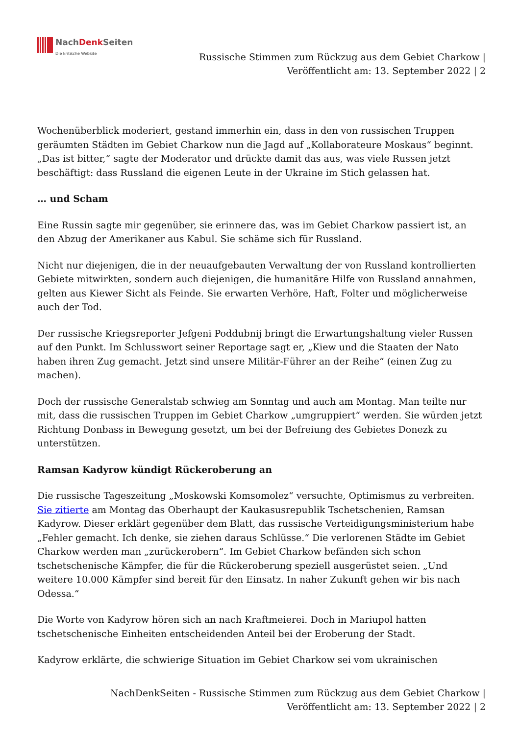NachDenk Seiten
Die kritische Website
Russische Stimmen zum Rückzug aus dem Gebiet Charkow |
Veröffentlicht am: 13. September 2022 | 2
Wochenüberblick moderiert, gestand immerhin ein, dass in den von russischen Truppen geräumten Städten im Gebiet Charkow nun die Jagd auf „Kollaborateure Moskaus“ beginnt. „Das ist bitter,“ sagte der Moderator und drückte damit das aus, was viele Russen jetzt beschäftigt: dass Russland die eigenen Leute in der Ukraine im Stich gelassen hat.
… und Scham
Eine Russin sagte mir gegenüber, sie erinnere das, was im Gebiet Charkow passiert ist, an den Abzug der Amerikaner aus Kabul. Sie schäme sich für Russland.
Nicht nur diejenigen, die in der neuaufgebauten Verwaltung der von Russland kontrollierten Gebiete mitwirkten, sondern auch diejenigen, die humanitäre Hilfe von Russland annahmen, gelten aus Kiewer Sicht als Feinde. Sie erwarten Verhöre, Haft, Folter und möglicherweise auch der Tod.
Der russische Kriegsreporter Jefgeni Poddubnij bringt die Erwartungshaltung vieler Russen auf den Punkt. Im Schlusswort seiner Reportage sagt er, „Kiew und die Staaten der Nato haben ihren Zug gemacht. Jetzt sind unsere Militär-Führer an der Reihe“ (einen Zug zu machen).
Doch der russische Generalstab schwieg am Sonntag und auch am Montag. Man teilte nur mit, dass die russischen Truppen im Gebiet Charkow „umgruppiert“ werden. Sie würden jetzt Richtung Donbass in Bewegung gesetzt, um bei der Befreiung des Gebietes Donezk zu unterstützen.
Ramsan Kadyrow kündigt Rückeroberung an
Die russische Tageszeitung „Moskowski Komsomolez“ versuchte, Optimismus zu verbreiten. Sie zitierte am Montag das Oberhaupt der Kaukasusrepublik Tschetschenien, Ramsan Kadyrow. Dieser erklärt gegenüber dem Blatt, das russische Verteidigungsministerium habe „Fehler gemacht. Ich denke, sie ziehen daraus Schlüsse.“ Die verlorenen Städte im Gebiet Charkow werden man „zurückerobern“. Im Gebiet Charkow befänden sich schon tschetschenische Kämpfer, die für die Rückeroberung speziell ausgerüstet seien. „Und weitere 10.000 Kämpfer sind bereit für den Einsatz. In naher Zukunft gehen wir bis nach Odessa.“
Die Worte von Kadyrow hören sich an nach Kraftmeierei. Doch in Mariupol hatten tschetschenische Einheiten entscheidenden Anteil bei der Eroberung der Stadt.
Kadyrow erklärte, die schwierige Situation im Gebiet Charkow sei vom ukrainischen
NachDenkSeiten - Russische Stimmen zum Rückzug aus dem Gebiet Charkow |
Veröffentlicht am: 13. September 2022 | 2